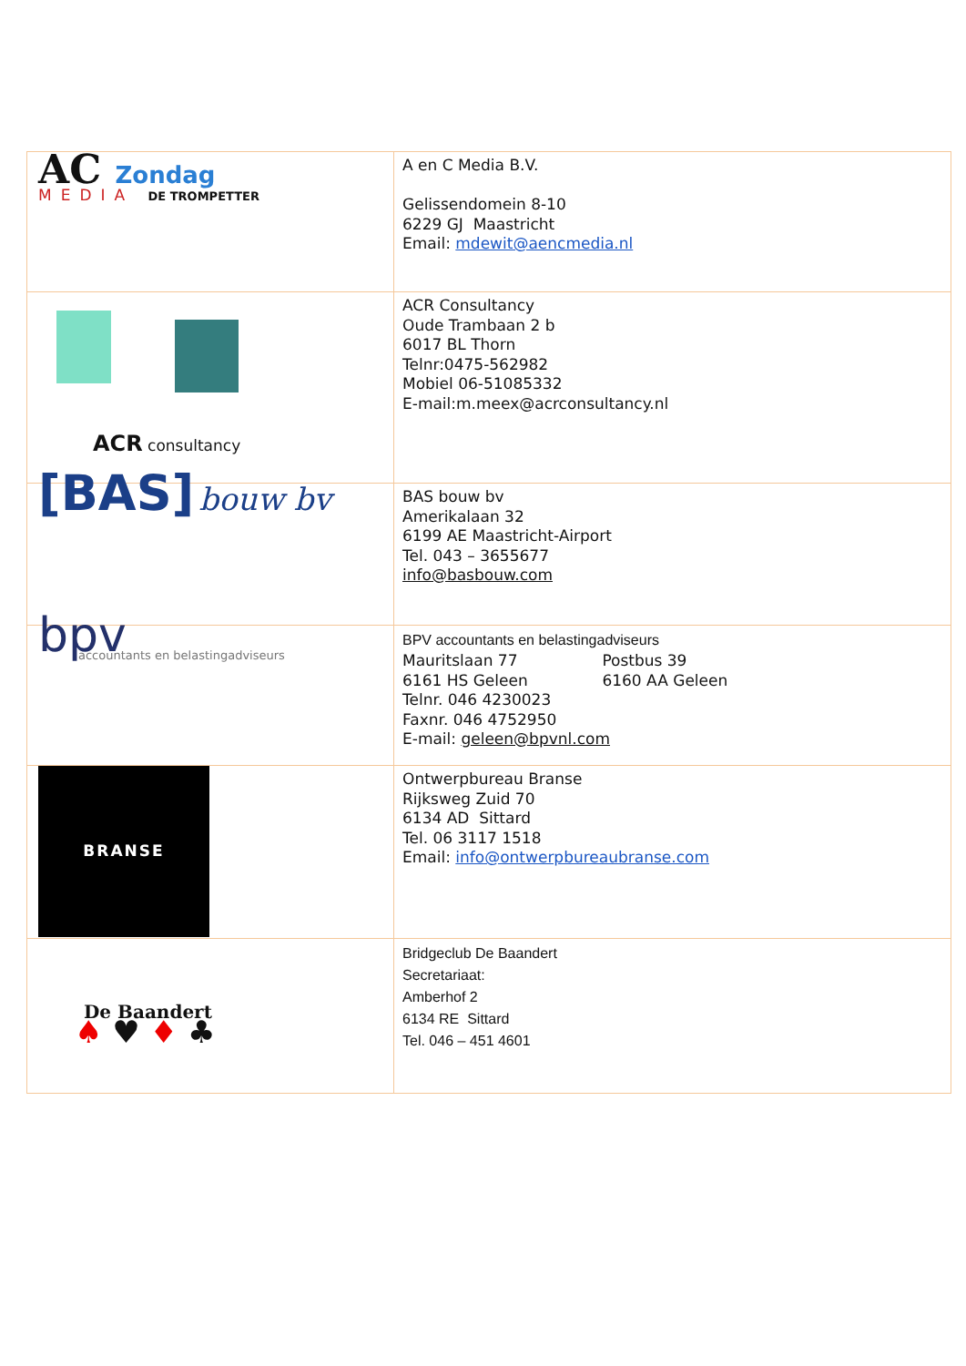| AC Zondag MEDIA DE TROMPETTER | A en C Media B.V. Gelissendomein 8-10 6229 GJ Maastricht Email: mdewit@aencmedia.nl |
| ACR consultancy | ACR Consultancy Oude Trambaan 2 b 6017 BL Thorn Telnr:0475-562982 Mobiel 06-51085332 E-mail:m.meex@acrconsultancy.nl |
| [BAS] bouw bv | BAS bouw bv Amerikalaan 32 6199 AE Maastricht-Airport Tel. 043 – 3655677 info@basbouw.com |
| bpv accountants en belastingadviseurs | BPV accountants en belastingadviseurs Mauritslaan 77 Postbus 39 6161 HS Geleen 6160 AA Geleen Telnr. 046 4230023 Faxnr. 046 4752950 E-mail: geleen@bpvnl.com |
| BRANSE | Ontwerpbureau Branse Rijksweg Zuid 70 6134 AD Sittard Tel. 06 3117 1518 Email: info@ontwerpbureaubranse.com |
| De Baandert ♠ ♥ ♦ ♣ | Bridgeclub De Baandert Secretariaat: Amberhof 2 6134 RE Sittard Tel. 046 – 451 4601 |